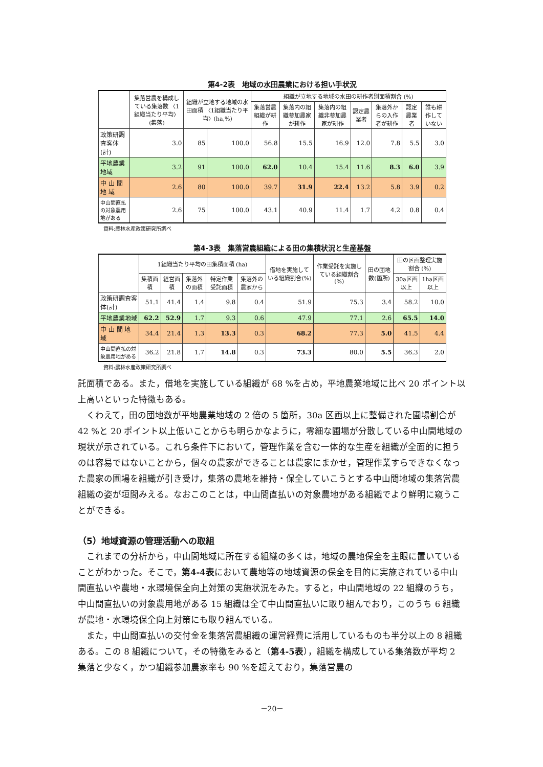第4-2表　地域の水田農業における担い手状況
| | 集落営農を構成している集落数 〈1組織当たり平均〉(集落) | 組織が立地する地域の水田面積 〈1組織当たり平均〉(ha,%) | | 組織が立地する地域の水田の耕作者別面積割合 (%) | | | | | | |
| --- | --- | --- | --- | --- | --- | --- | --- | --- | --- | --- |
| | | | | 集落営農組織が耕作 | 集落内の組織参加農家が耕作 | 集落内の組織非参加農家が耕作 | 認定農業者 | 集落外からの入作者が耕作 | 認定農業者 | 誰も耕作していない |
| 政策研調査客体(計) | 3.0 | 85 | 100.0 | 56.8 | 15.5 | 16.9 | 12.0 | 7.8 | 5.5 | 3.0 |
| 平地農業地域 | 3.2 | 91 | 100.0 | 62.0 | 10.4 | 15.4 | 11.6 | 8.3 | 6.0 | 3.9 |
| 中 山 間 地 域 | 2.6 | 80 | 100.0 | 39.7 | 31.9 | 22.4 | 13.2 | 5.8 | 3.9 | 0.2 |
| 中山間直払の対象農用地がある | 2.6 | 75 | 100.0 | 43.1 | 40.9 | 11.4 | 1.7 | 4.2 | 0.8 | 0.4 |
資料:農林水産政策研究所調べ
第4-3表　集落営農組織による田の集積状況と生産基盤
| | 1組織当たり平均の田集積面積 (ha) | | | | | 借地を実施している組織割合(%) | 作業受託を実施している組織割合(%) | 田の団地数(箇所) | 田の区画整理実施割合 (%) | |
| --- | --- | --- | --- | --- | --- | --- | --- | --- | --- | --- |
| | 集積面積 | 経営面積 | 集落外の面積 | 特定作業受託面積 | 集落外の農家から | | | | 30a区画以上 | 1ha区画以上 |
| 政策研調査客体(計) | 51.1 | 41.4 | 1.4 | 9.8 | 0.4 | 51.9 | 75.3 | 3.4 | 58.2 | 10.0 |
| 平地農業地域 | 62.2 | 52.9 | 1.7 | 9.3 | 0.6 | 47.9 | 77.1 | 2.6 | 65.5 | 14.0 |
| 中 山 間 地 域 | 34.4 | 21.4 | 1.3 | 13.3 | 0.3 | 68.2 | 77.3 | 5.0 | 41.5 | 4.4 |
| 中山間直払の対象農用地がある | 36.2 | 21.8 | 1.7 | 14.8 | 0.3 | 73.3 | 80.0 | 5.5 | 36.3 | 2.0 |
資料:農林水産政策研究所調べ
託面積である。また，借地を実施している組織が 68 %を占め，平地農業地域に比べ 20 ポイント以上高いといった特徴もある。
くわえて，田の団地数が平地農業地域の 2 倍の 5 箇所，30a 区画以上に整備された圃場割合が 42 %と 20 ポイント以上低いことからも明らかなように，零細な圃場が分散している中山間地域の現状が示されている。これら条件下において，管理作業を含む一体的な生産を組織が全面的に担うのは容易ではないことから，個々の農家ができることは農家にまかせ，管理作業すらできなくなった農家の圃場を組織が引き受け，集落の農地を維持・保全していこうとする中山間地域の集落営農組織の姿が垣間みえる。なおこのことは，中山間直払いの対象農地がある組織でより鮮明に窺うことができる。
（5）地域資源の管理活動への取組
これまでの分析から，中山間地域に所在する組織の多くは，地域の農地保全を主眼に置いていることがわかった。そこで，第4-4表において農地等の地域資源の保全を目的に実施されている中山間直払いや農地・水環境保全向上対策の実施状況をみた。すると，中山間地域の 22 組織のうち，中山間直払いの対象農用地がある 15 組織は全て中山間直払いに取り組んでおり，このうち 6 組織が農地・水環境保全向上対策にも取り組んでいる。
また，中山間直払いの交付金を集落営農組織の運営経費に活用しているものも半分以上の 8 組織ある。この 8 組織について，その特徴をみると（第4-5表），組織を構成している集落数が平均 2 集落と少なく，かつ組織参加農家率も 90 %を超えており，集落営農の
－20－